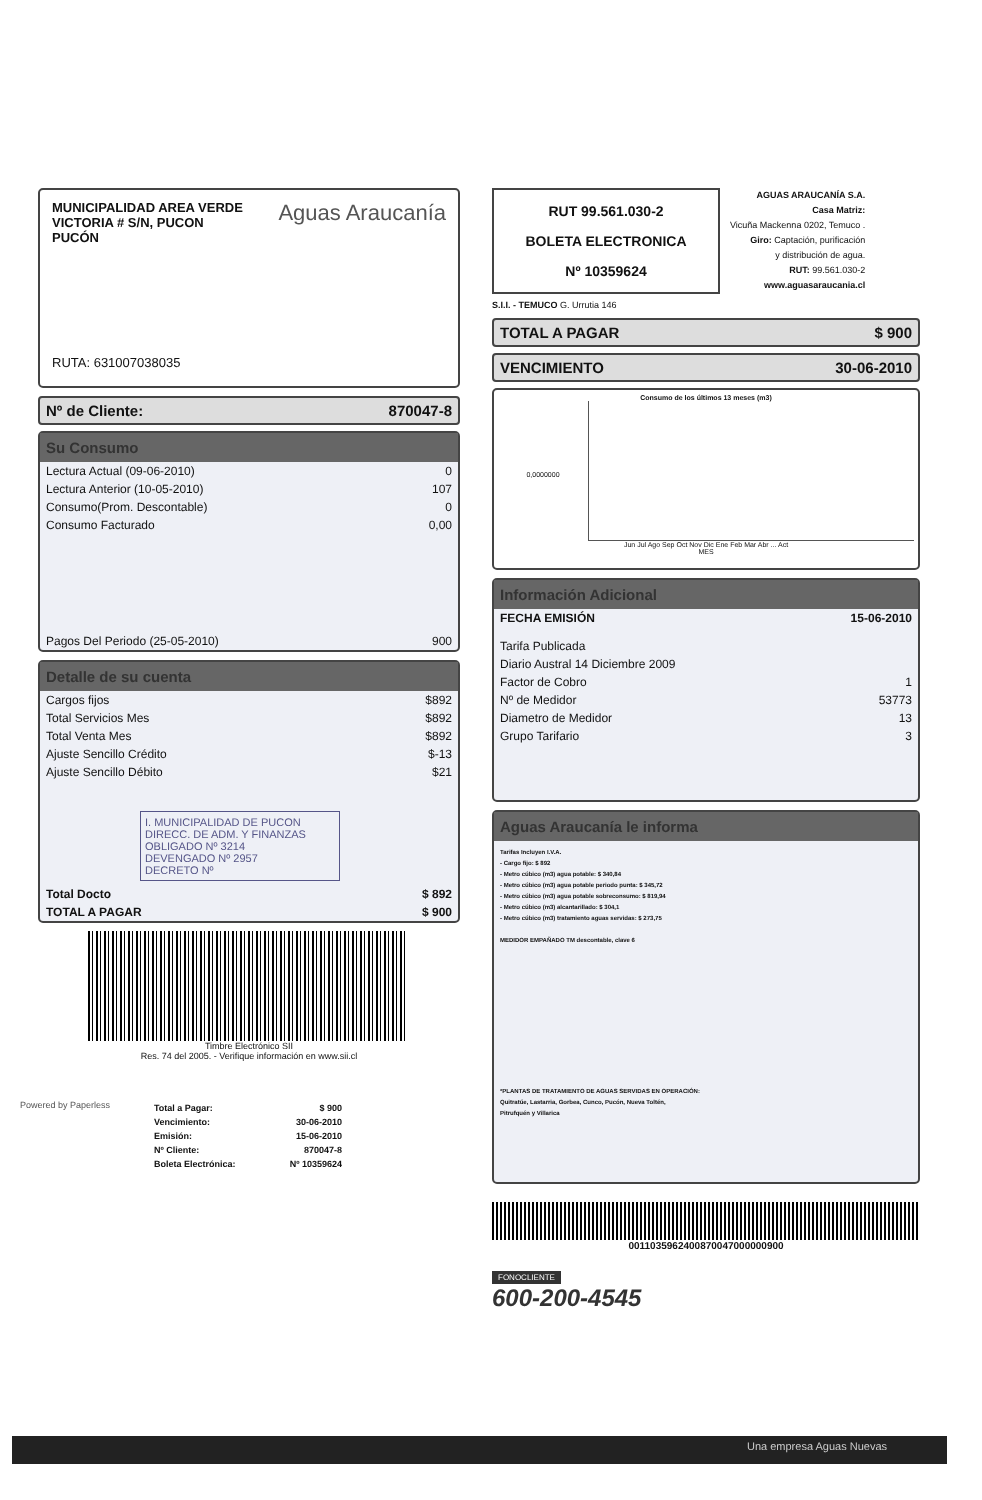MUNICIPALIDAD AREA VERDE
VICTORIA # S/N, PUCON
PUCÓN
Aguas Araucanía
RUTA: 631007038035
Nº de Cliente: 870047-8
Su Consumo
| Lectura Actual (09-06-2010) | 0 |
| Lectura Anterior (10-05-2010) | 107 |
| Consumo(Prom. Descontable) | 0 |
| Consumo Facturado | 0,00 |
| Pagos Del Periodo (25-05-2010) | 900 |
Detalle de su cuenta
| Cargos fijos | $892 |
| Total Servicios Mes | $892 |
| Total Venta Mes | $892 |
| Ajuste Sencillo Crédito | $-13 |
| Ajuste Sencillo Débito | $21 |
I. MUNICIPALIDAD DE PUCON
DIRECC. DE ADM. Y FINANZAS
OBLIGADO Nº 3214
DEVENGADO Nº 2957
DECRETO Nº
| Total Docto | $ 892 |
| TOTAL A PAGAR | $ 900 |
Powered by Paperless
Timbre Electrónico SII
Res. 74 del 2005. - Verifique información en www.sii.cl
| Total a Pagar: | $ 900 |
| Vencimiento: | 30-06-2010 |
| Emisión: | 15-06-2010 |
| Nº Cliente: | 870047-8 |
| Boleta Electrónica: | Nº 10359624 |
RUT 99.561.030-2
BOLETA ELECTRONICA
Nº 10359624
S.I.I. - TEMUCO G. Urrutia 146
AGUAS ARAUCANÍA S.A.
Casa Matriz:
Vicuña Mackenna 0202, Temuco .
Giro: Captación, purificación
y distribución de agua.
RUT: 99.561.030-2
www.aguasaraucania.cl
TOTAL A PAGAR $ 900
VENCIMIENTO 30-06-2010
Consumo de los últimos 13 meses (m3)
0,0000000
Jun Jul Ago Sep Oct Nov Dic Ene Feb Mar Abr ... Act
MES
Información Adicional
| FECHA EMISIÓN | 15-06-2010 |
| Tarifa Publicada | |
| Diario Austral 14 Diciembre 2009 | |
| Factor de Cobro | 1 |
| Nº de Medidor | 53773 |
| Diametro de Medidor | 13 |
| Grupo Tarifario | 3 |
Aguas Araucanía le informa
Tarifas Incluyen I.V.A.
- Cargo fijo: $ 892
- Metro cúbico (m3) agua potable: $ 340,84
- Metro cúbico (m3) agua potable periodo punta: $ 345,72
- Metro cúbico (m3) agua potable sobreconsumo: $ 819,94
- Metro cúbico (m3) alcantarillado: $ 304,1
- Metro cúbico (m3) tratamiento aguas servidas: $ 273,75
MEDIDOR EMPAÑADO TM descontable, clave 6
*PLANTAS DE TRATAMIENTO DE AGUAS SERVIDAS EN OPERACIÓN:
Quitratúe, Lastarria, Gorbea, Cunco, Pucón, Nueva Toltén,
Pitrufquén y Villarica
0011035962400870047000000900
FONOCLIENTE
600-200-4545
Una empresa Aguas Nuevas